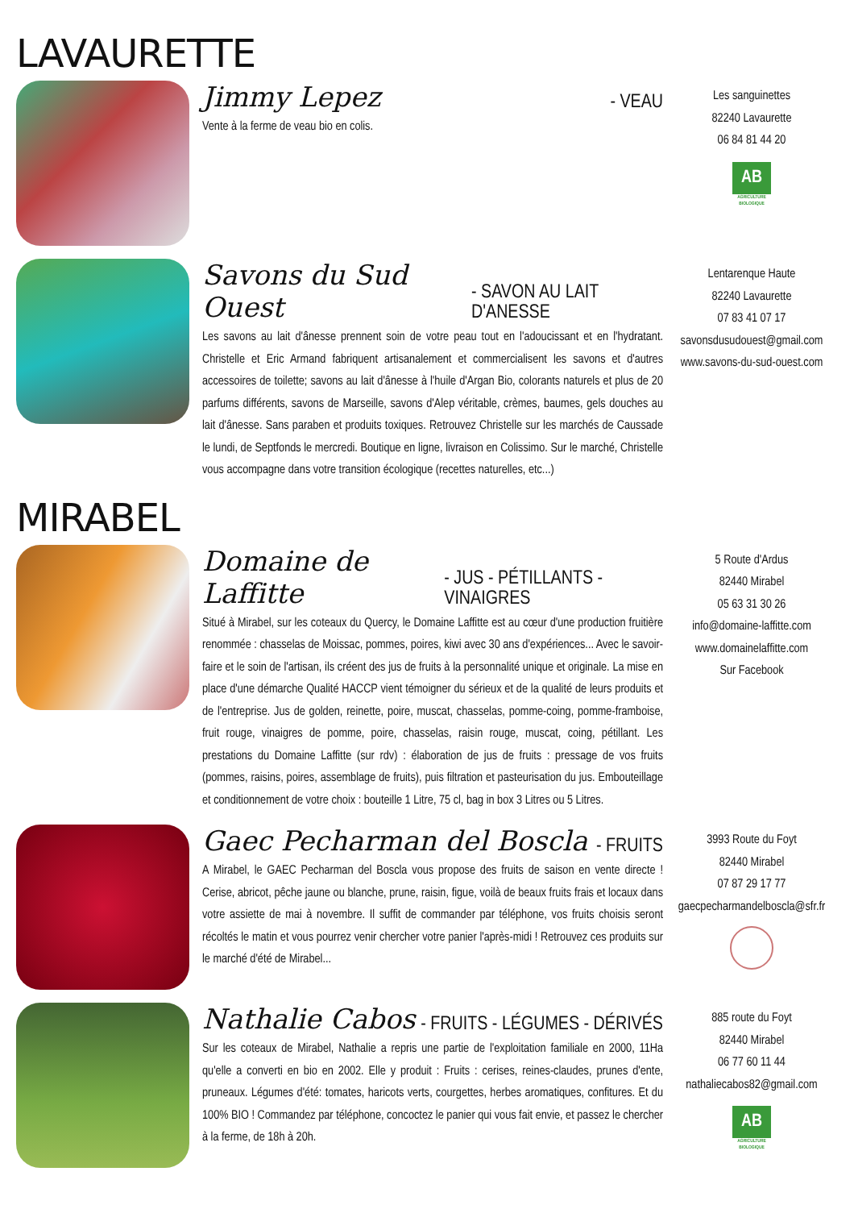LAVAURETTE
Jimmy Lepez - VEAU
Vente à la ferme de veau bio en colis.
Les sanguinettes
82240 Lavaurette
06 84 81 44 20
AB AGRICULTURE BIOLOGIQUE
Savons du Sud Ouest - SAVON AU LAIT D'ANESSE
Les savons au lait d'ânesse prennent soin de votre peau tout en l'adoucissant et en l'hydratant. Christelle et Eric Armand fabriquent artisanalement et commercialisent les savons et d'autres accessoires de toilette; savons au lait d'ânesse à l'huile d'Argan Bio, colorants naturels et plus de 20 parfums différents, savons de Marseille, savons d'Alep véritable, crèmes, baumes, gels douches au lait d'ânesse. Sans paraben et produits toxiques. Retrouvez Christelle sur les marchés de Caussade le lundi, de Septfonds le mercredi. Boutique en ligne, livraison en Colissimo. Sur le marché, Christelle vous accompagne dans votre transition écologique (recettes naturelles, etc...)
Lentarenque Haute
82240 Lavaurette
07 83 41 07 17
savonsdusudouest@gmail.com
www.savons-du-sud-ouest.com
MIRABEL
Domaine de Laffitte - JUS - PÉTILLANTS - VINAIGRES
Situé à Mirabel, sur les coteaux du Quercy, le Domaine Laffitte est au cœur d'une production fruitière renommée : chasselas de Moissac, pommes, poires, kiwi avec 30 ans d'expériences... Avec le savoir-faire et le soin de l'artisan, ils créent des jus de fruits à la personnalité unique et originale. La mise en place d'une démarche Qualité HACCP vient témoigner du sérieux et de la qualité de leurs produits et de l'entreprise. Jus de golden, reinette, poire, muscat, chasselas, pomme-coing, pomme-framboise, fruit rouge, vinaigres de pomme, poire, chasselas, raisin rouge, muscat, coing, pétillant. Les prestations du Domaine Laffitte (sur rdv) : élaboration de jus de fruits : pressage de vos fruits (pommes, raisins, poires, assemblage de fruits), puis filtration et pasteurisation du jus. Embouteillage et conditionnement de votre choix : bouteille 1 Litre, 75 cl, bag in box 3 Litres ou 5 Litres.
5 Route d'Ardus
82440 Mirabel
05 63 31 30 26
info@domaine-laffitte.com
www.domainelaffitte.com
Sur Facebook
Gaec Pecharman del Boscla - FRUITS
A Mirabel, le GAEC Pecharman del Boscla vous propose des fruits de saison en vente directe ! Cerise, abricot, pêche jaune ou blanche, prune, raisin, figue, voilà de beaux fruits frais et locaux dans votre assiette de mai à novembre. Il suffit de commander par téléphone, vos fruits choisis seront récoltés le matin et vous pourrez venir chercher votre panier l'après-midi ! Retrouvez ces produits sur le marché d'été de Mirabel...
3993 Route du Foyt
82440 Mirabel
07 87 29 17 77
gaecpecharmandelboscla@sfr.fr
Nathalie Cabos - FRUITS - LÉGUMES - DÉRIVÉS
Sur les coteaux de Mirabel, Nathalie a repris une partie de l'exploitation familiale en 2000, 11Ha qu'elle a converti en bio en 2002. Elle y produit : Fruits : cerises, reines-claudes, prunes d'ente, pruneaux. Légumes d'été: tomates, haricots verts, courgettes, herbes aromatiques, confitures. Et du 100% BIO ! Commandez par téléphone, concoctez le panier qui vous fait envie, et passez le chercher à la ferme, de 18h à 20h.
885 route du Foyt
82440 Mirabel
06 77 60 11 44
nathaliecabos82@gmail.com
AB AGRICULTURE BIOLOGIQUE